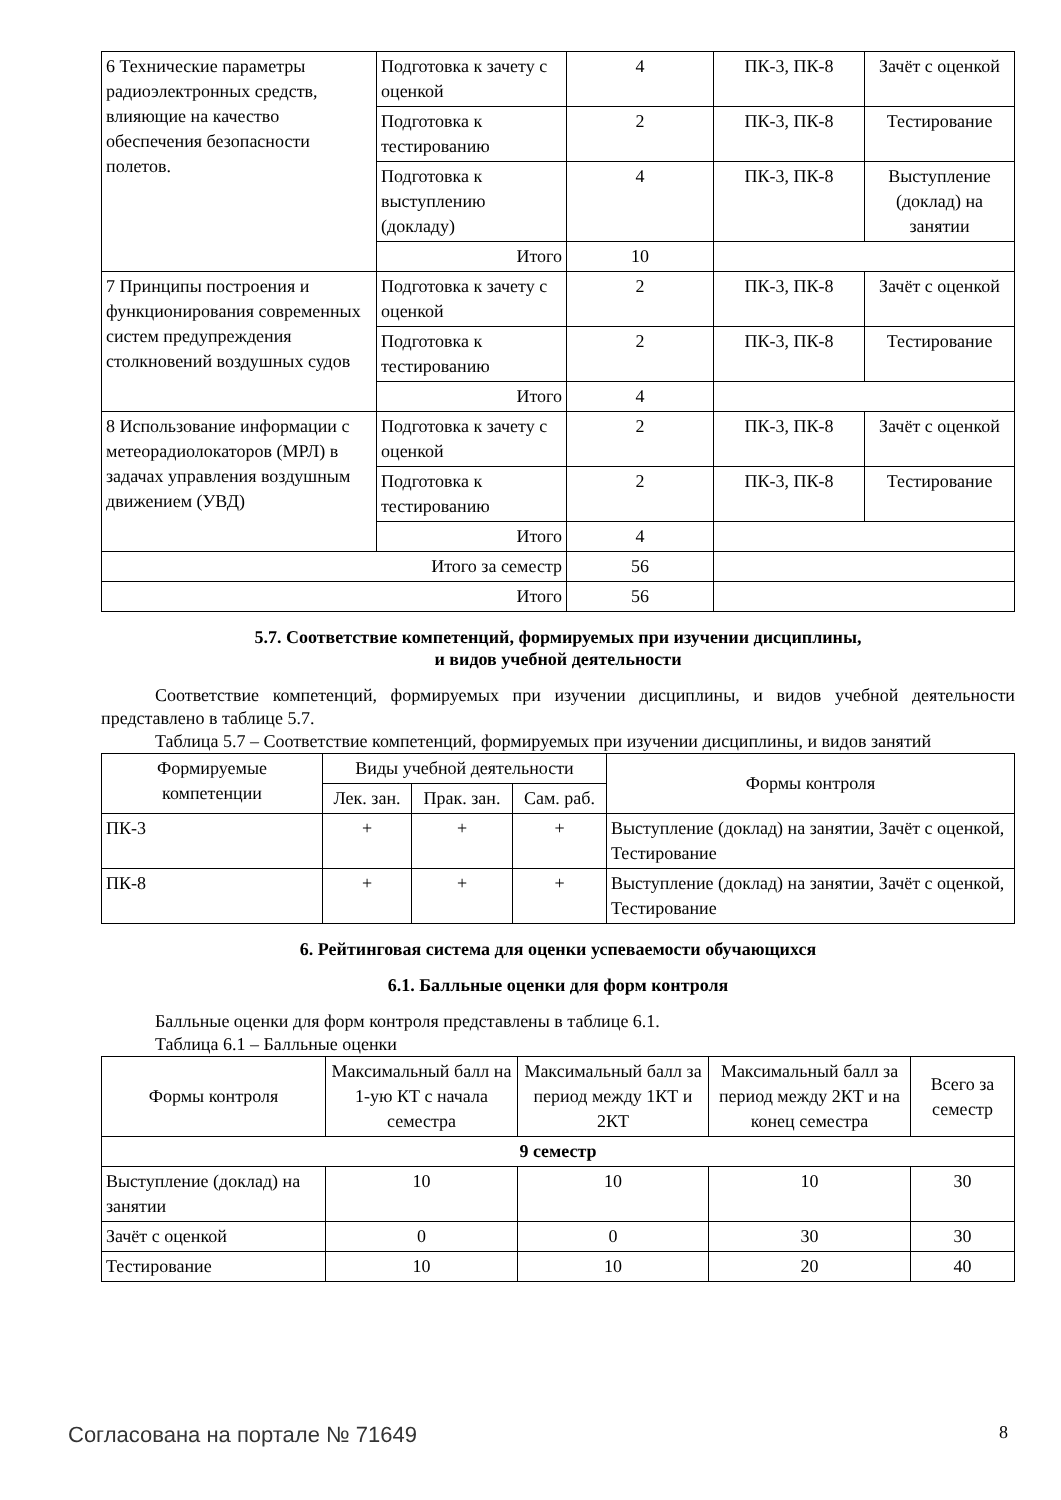| 6 Технические параметры радиоэлектронных средств, влияющие на качество обеспечения безопасности полетов. | Подготовка к зачету с оценкой | 4 | ПК-3, ПК-8 | Зачёт с оценкой |
| | Подготовка к тестированию | 2 | ПК-3, ПК-8 | Тестирование |
| | Подготовка к выступлению (докладу) | 4 | ПК-3, ПК-8 | Выступление (доклад) на занятии |
| | Итого | 10 | | |
| 7 Принципы построения и функционирования современных систем предупреждения столкновений воздушных судов | Подготовка к зачету с оценкой | 2 | ПК-3, ПК-8 | Зачёт с оценкой |
| | Подготовка к тестированию | 2 | ПК-3, ПК-8 | Тестирование |
| | Итого | 4 | | |
| 8 Использование информации с метеорадиолокаторов (МРЛ) в задачах управления воздушным движением (УВД) | Подготовка к зачету с оценкой | 2 | ПК-3, ПК-8 | Зачёт с оценкой |
| | Подготовка к тестированию | 2 | ПК-3, ПК-8 | Тестирование |
| | Итого | 4 | | |
| Итого за семестр | | 56 | | |
| Итого | | 56 | | |
5.7. Соответствие компетенций, формируемых при изучении дисциплины,
и видов учебной деятельности
Соответствие компетенций, формируемых при изучении дисциплины, и видов учебной деятельности представлено в таблице 5.7.
Таблица 5.7 – Соответствие компетенций, формируемых при изучении дисциплины, и видов занятий
| Формируемые компетенции | Виды учебной деятельности | | | Формы контроля |
| --- | --- | --- | --- | --- |
| | Лек. зан. | Прак. зан. | Сам. раб. | |
| ПК-3 | + | + | + | Выступление (доклад) на занятии, Зачёт с оценкой, Тестирование |
| ПК-8 | + | + | + | Выступление (доклад) на занятии, Зачёт с оценкой, Тестирование |
6. Рейтинговая система для оценки успеваемости обучающихся
6.1. Балльные оценки для форм контроля
Балльные оценки для форм контроля представлены в таблице 6.1.
Таблица 6.1 – Балльные оценки
| Формы контроля | Максимальный балл на 1-ую КТ с начала семестра | Максимальный балл за период между 1КТ и 2КТ | Максимальный балл за период между 2КТ и на конец семестра | Всего за семестр |
| --- | --- | --- | --- | --- |
| 9 семестр | | | | |
| Выступление (доклад) на занятии | 10 | 10 | 10 | 30 |
| Зачёт с оценкой | 0 | 0 | 30 | 30 |
| Тестирование | 10 | 10 | 20 | 40 |
Согласована на портале № 71649 8